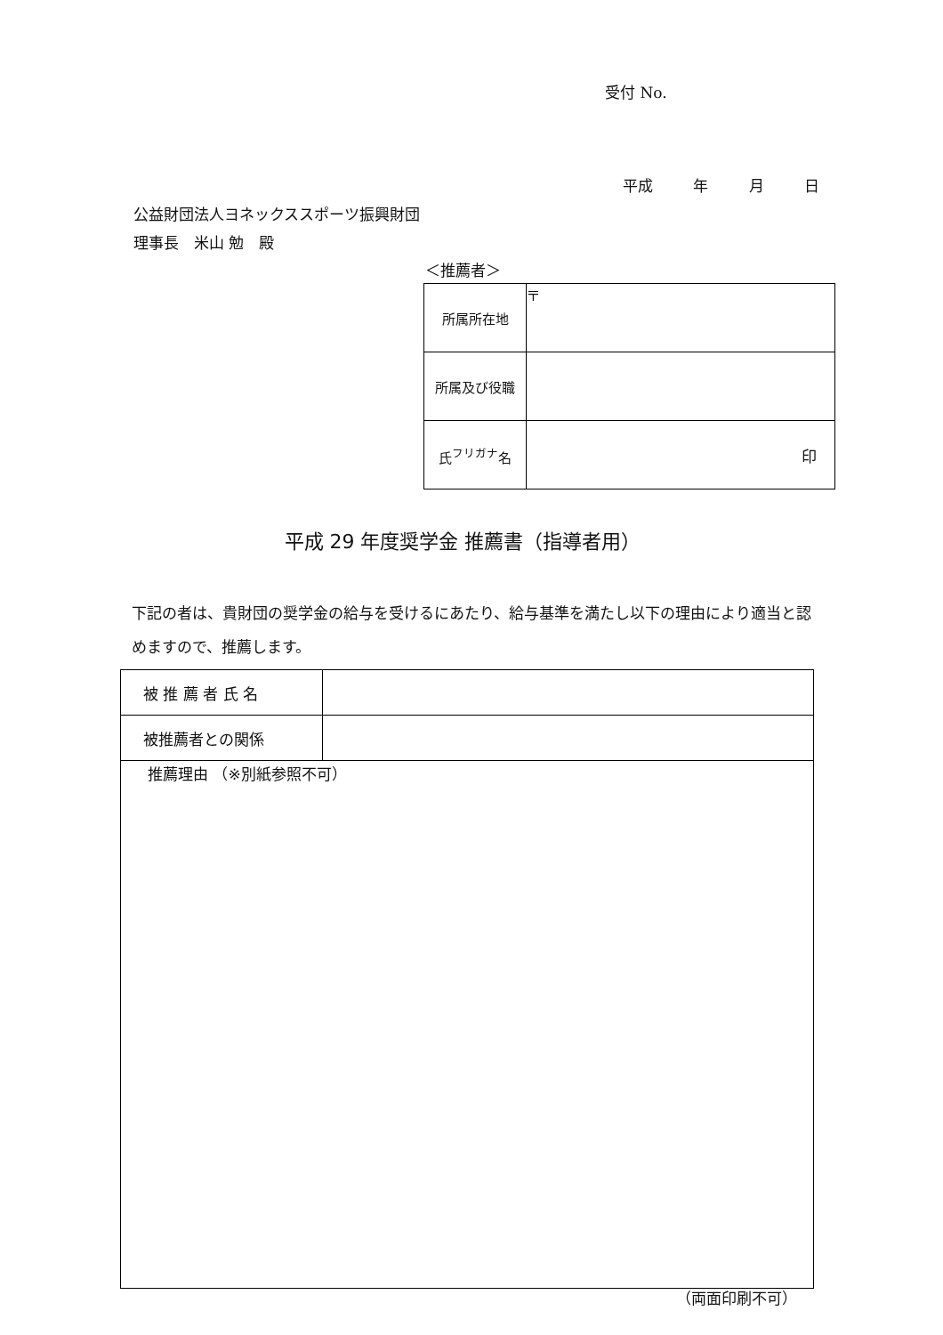受付 No.
平成 年 月 日
公益財団法人ヨネックススポーツ振興財団
理事長　米山 勉　殿
＜推薦者＞
| 所属所在地 | 〒 |
| 所属及び役職 | |
| 氏<sup>フリガナ</sup>名 | 印 |
平成 29 年度奨学金 推薦書（指導者用）
下記の者は、貴財団の奨学金の給与を受けるにあたり、給与基準を満たし以下の理由により適当と認めますので、推薦します。
| 被 推 薦 者 氏 名 | |
| 被推薦者との関係 | |
| 推薦理由 （※別紙参照不可） | |
（両面印刷不可）